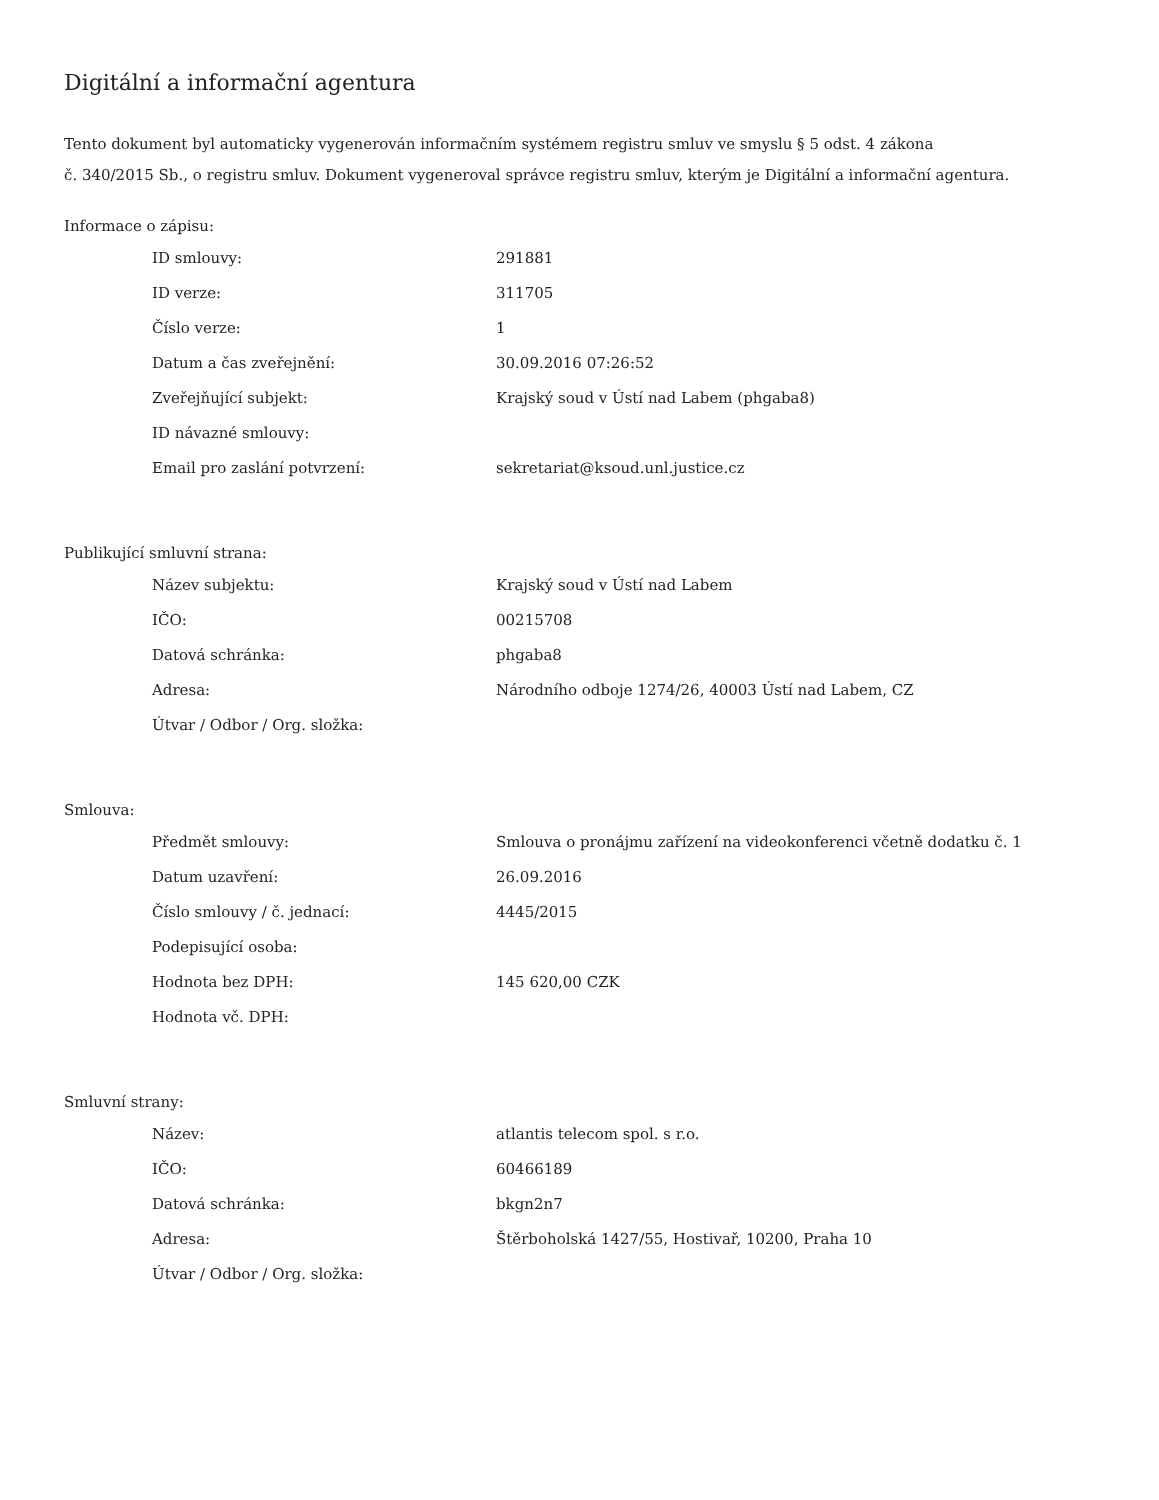Digitální a informační agentura
Tento dokument byl automaticky vygenerován informačním systémem registru smluv ve smyslu § 5 odst. 4 zákona
č. 340/2015 Sb., o registru smluv. Dokument vygeneroval správce registru smluv, kterým je Digitální a informační agentura.
Informace o zápisu:
| ID smlouvy: | 291881 |
| ID verze: | 311705 |
| Číslo verze: | 1 |
| Datum a čas zveřejnění: | 30.09.2016 07:26:52 |
| Zveřejňující subjekt: | Krajský soud v Ústí nad Labem (phgaba8) |
| ID návazné smlouvy: | |
| Email pro zaslání potvrzení: | sekretariat@ksoud.unl.justice.cz |
Publikující smluvní strana:
| Název subjektu: | Krajský soud v Ústí nad Labem |
| IČO: | 00215708 |
| Datová schránka: | phgaba8 |
| Adresa: | Národního odboje 1274/26, 40003 Ústí nad Labem, CZ |
| Útvar / Odbor / Org. složka: | |
Smlouva:
| Předmět smlouvy: | Smlouva o pronájmu zařízení na videokonferenci včetně dodatku č. 1 |
| Datum uzavření: | 26.09.2016 |
| Číslo smlouvy / č. jednací: | 4445/2015 |
| Podepisující osoba: | |
| Hodnota bez DPH: | 145 620,00 CZK |
| Hodnota vč. DPH: | |
Smluvní strany:
| Název: | atlantis telecom spol. s r.o. |
| IČO: | 60466189 |
| Datová schránka: | bkgn2n7 |
| Adresa: | Štěrboholská 1427/55, Hostivař, 10200, Praha 10 |
| Útvar / Odbor / Org. složka: | |